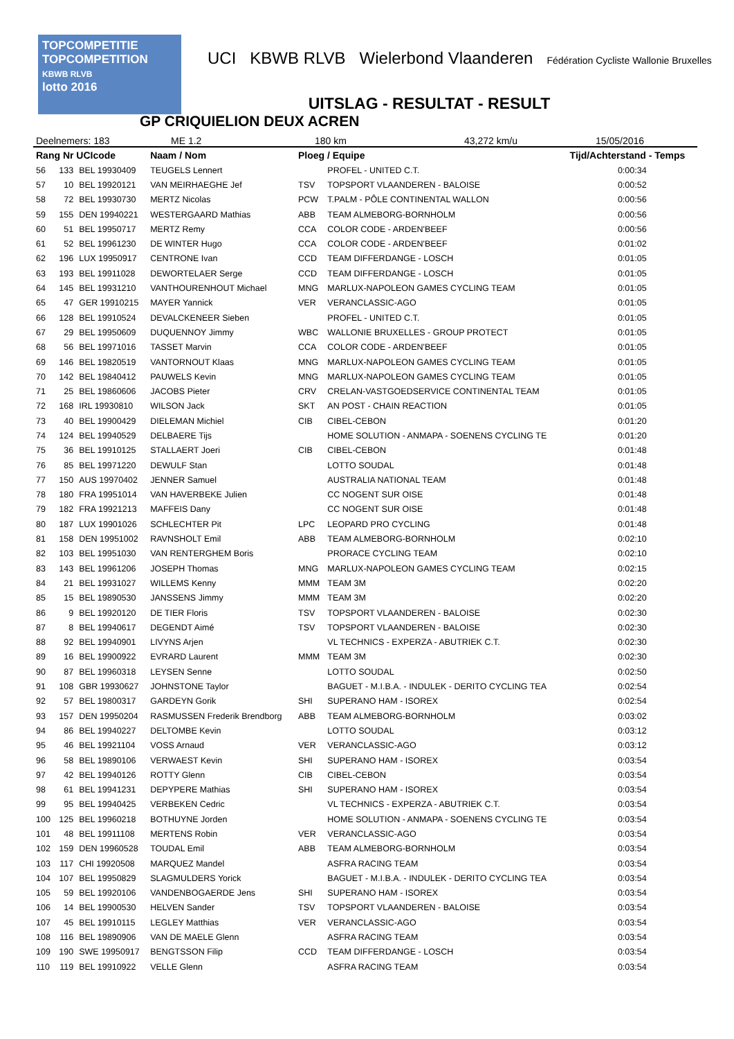TOPCOMPETITIE
TOPCOMPETITION
KBWB RLVB
lotto 2016
UCI KBWB RLVB Wielerbond Vlaanderen Fédération Cycliste Wallonie Bruxelles
UITSLAG - RESULTAT - RESULT
GP CRIQUIELION DEUX ACREN
Deelnemers: 183 ME 1.2 180 km 43,272 km/u 15/05/2016
| Rang Nr UCIcode | | | Naam / Nom | Ploeg / Equipe | | Tijd/Achterstand - Temps |
| --- | --- | --- | --- | --- | --- | --- |
| 56 | 133 | BEL 19930409 | TEUGELS Lennert | | PROFEL - UNITED C.T. | 0:00:34 |
| 57 | 10 | BEL 19920121 | VAN MEIRHAEGHE Jef | TSV | TOPSPORT VLAANDEREN - BALOISE | 0:00:52 |
| 58 | 72 | BEL 19930730 | MERTZ Nicolas | PCW | T.PALM - PÔLE CONTINENTAL WALLON | 0:00:56 |
| 59 | 155 | DEN 19940221 | WESTERGAARD Mathias | ABB | TEAM ALMEBORG-BORNHOLM | 0:00:56 |
| 60 | 51 | BEL 19950717 | MERTZ Remy | CCA | COLOR CODE - ARDEN'BEEF | 0:00:56 |
| 61 | 52 | BEL 19961230 | DE WINTER Hugo | CCA | COLOR CODE - ARDEN'BEEF | 0:01:02 |
| 62 | 196 | LUX 19950917 | CENTRONE Ivan | CCD | TEAM DIFFERDANGE - LOSCH | 0:01:05 |
| 63 | 193 | BEL 19911028 | DEWORTELAER Serge | CCD | TEAM DIFFERDANGE - LOSCH | 0:01:05 |
| 64 | 145 | BEL 19931210 | VANTHOURENHOUT Michael | MNG | MARLUX-NAPOLEON GAMES CYCLING TEAM | 0:01:05 |
| 65 | 47 | GER 19910215 | MAYER Yannick | VER | VERANCLASSIC-AGO | 0:01:05 |
| 66 | 128 | BEL 19910524 | DEVALCKENEER Sieben | | PROFEL - UNITED C.T. | 0:01:05 |
| 67 | 29 | BEL 19950609 | DUQUENNOY Jimmy | WBC | WALLONIE BRUXELLES - GROUP PROTECT | 0:01:05 |
| 68 | 56 | BEL 19971016 | TASSET Marvin | CCA | COLOR CODE - ARDEN'BEEF | 0:01:05 |
| 69 | 146 | BEL 19820519 | VANTORNOUT Klaas | MNG | MARLUX-NAPOLEON GAMES CYCLING TEAM | 0:01:05 |
| 70 | 142 | BEL 19840412 | PAUWELS Kevin | MNG | MARLUX-NAPOLEON GAMES CYCLING TEAM | 0:01:05 |
| 71 | 25 | BEL 19860606 | JACOBS Pieter | CRV | CRELAN-VASTGOEDSERVICE CONTINENTAL TEAM | 0:01:05 |
| 72 | 168 | IRL 19930810 | WILSON Jack | SKT | AN POST - CHAIN REACTION | 0:01:05 |
| 73 | 40 | BEL 19900429 | DIELEMAN Michiel | CIB | CIBEL-CEBON | 0:01:20 |
| 74 | 124 | BEL 19940529 | DELBAERE Tijs | | HOME SOLUTION - ANMAPA - SOENENS CYCLING TE | 0:01:20 |
| 75 | 36 | BEL 19910125 | STALLAERT Joeri | CIB | CIBEL-CEBON | 0:01:48 |
| 76 | 85 | BEL 19971220 | DEWULF Stan | | LOTTO SOUDAL | 0:01:48 |
| 77 | 150 | AUS 19970402 | JENNER Samuel | | AUSTRALIA NATIONAL TEAM | 0:01:48 |
| 78 | 180 | FRA 19951014 | VAN HAVERBEKE Julien | | CC NOGENT SUR OISE | 0:01:48 |
| 79 | 182 | FRA 19921213 | MAFFEIS Dany | | CC NOGENT SUR OISE | 0:01:48 |
| 80 | 187 | LUX 19901026 | SCHLECHTER Pit | LPC | LEOPARD PRO CYCLING | 0:01:48 |
| 81 | 158 | DEN 19951002 | RAVNSHOLT Emil | ABB | TEAM ALMEBORG-BORNHOLM | 0:02:10 |
| 82 | 103 | BEL 19951030 | VAN RENTERGHEM Boris | | PRORACE CYCLING TEAM | 0:02:10 |
| 83 | 143 | BEL 19961206 | JOSEPH Thomas | MNG | MARLUX-NAPOLEON GAMES CYCLING TEAM | 0:02:15 |
| 84 | 21 | BEL 19931027 | WILLEMS Kenny | MMM | TEAM 3M | 0:02:20 |
| 85 | 15 | BEL 19890530 | JANSSENS Jimmy | MMM | TEAM 3M | 0:02:20 |
| 86 | 9 | BEL 19920120 | DE TIER Floris | TSV | TOPSPORT VLAANDEREN - BALOISE | 0:02:30 |
| 87 | 8 | BEL 19940617 | DEGENDT Aimé | TSV | TOPSPORT VLAANDEREN - BALOISE | 0:02:30 |
| 88 | 92 | BEL 19940901 | LIVYNS Arjen | | VL TECHNICS - EXPERZA - ABUTRIEK C.T. | 0:02:30 |
| 89 | 16 | BEL 19900922 | EVRARD Laurent | MMM | TEAM 3M | 0:02:30 |
| 90 | 87 | BEL 19960318 | LEYSEN Senne | | LOTTO SOUDAL | 0:02:50 |
| 91 | 108 | GBR 19930627 | JOHNSTONE Taylor | | BAGUET - M.I.B.A. - INDULEK - DERITO CYCLING TEA | 0:02:54 |
| 92 | 57 | BEL 19800317 | GARDEYN Gorik | SHI | SUPERANO HAM - ISOREX | 0:02:54 |
| 93 | 157 | DEN 19950204 | RASMUSSEN Frederik Brendborg | ABB | TEAM ALMEBORG-BORNHOLM | 0:03:02 |
| 94 | 86 | BEL 19940227 | DELTOMBE Kevin | | LOTTO SOUDAL | 0:03:12 |
| 95 | 46 | BEL 19921104 | VOSS Arnaud | VER | VERANCLASSIC-AGO | 0:03:12 |
| 96 | 58 | BEL 19890106 | VERWAEST Kevin | SHI | SUPERANO HAM - ISOREX | 0:03:54 |
| 97 | 42 | BEL 19940126 | ROTTY Glenn | CIB | CIBEL-CEBON | 0:03:54 |
| 98 | 61 | BEL 19941231 | DEPYPERE Mathias | SHI | SUPERANO HAM - ISOREX | 0:03:54 |
| 99 | 95 | BEL 19940425 | VERBEKEN Cedric | | VL TECHNICS - EXPERZA - ABUTRIEK C.T. | 0:03:54 |
| 100 | 125 | BEL 19960218 | BOTHUYNE Jorden | | HOME SOLUTION - ANMAPA - SOENENS CYCLING TE | 0:03:54 |
| 101 | 48 | BEL 19911108 | MERTENS Robin | VER | VERANCLASSIC-AGO | 0:03:54 |
| 102 | 159 | DEN 19960528 | TOUDAL Emil | ABB | TEAM ALMEBORG-BORNHOLM | 0:03:54 |
| 103 | 117 | CHI 19920508 | MARQUEZ Mandel | | ASFRA RACING TEAM | 0:03:54 |
| 104 | 107 | BEL 19950829 | SLAGMULDERS Yorick | | BAGUET - M.I.B.A. - INDULEK - DERITO CYCLING TEA | 0:03:54 |
| 105 | 59 | BEL 19920106 | VANDENBOGAERDE Jens | SHI | SUPERANO HAM - ISOREX | 0:03:54 |
| 106 | 14 | BEL 19900530 | HELVEN Sander | TSV | TOPSPORT VLAANDEREN - BALOISE | 0:03:54 |
| 107 | 45 | BEL 19910115 | LEGLEY Matthias | VER | VERANCLASSIC-AGO | 0:03:54 |
| 108 | 116 | BEL 19890906 | VAN DE MAELE Glenn | | ASFRA RACING TEAM | 0:03:54 |
| 109 | 190 | SWE 19950917 | BENGTSSON Filip | CCD | TEAM DIFFERDANGE - LOSCH | 0:03:54 |
| 110 | 119 | BEL 19910922 | VELLE Glenn | | ASFRA RACING TEAM | 0:03:54 |